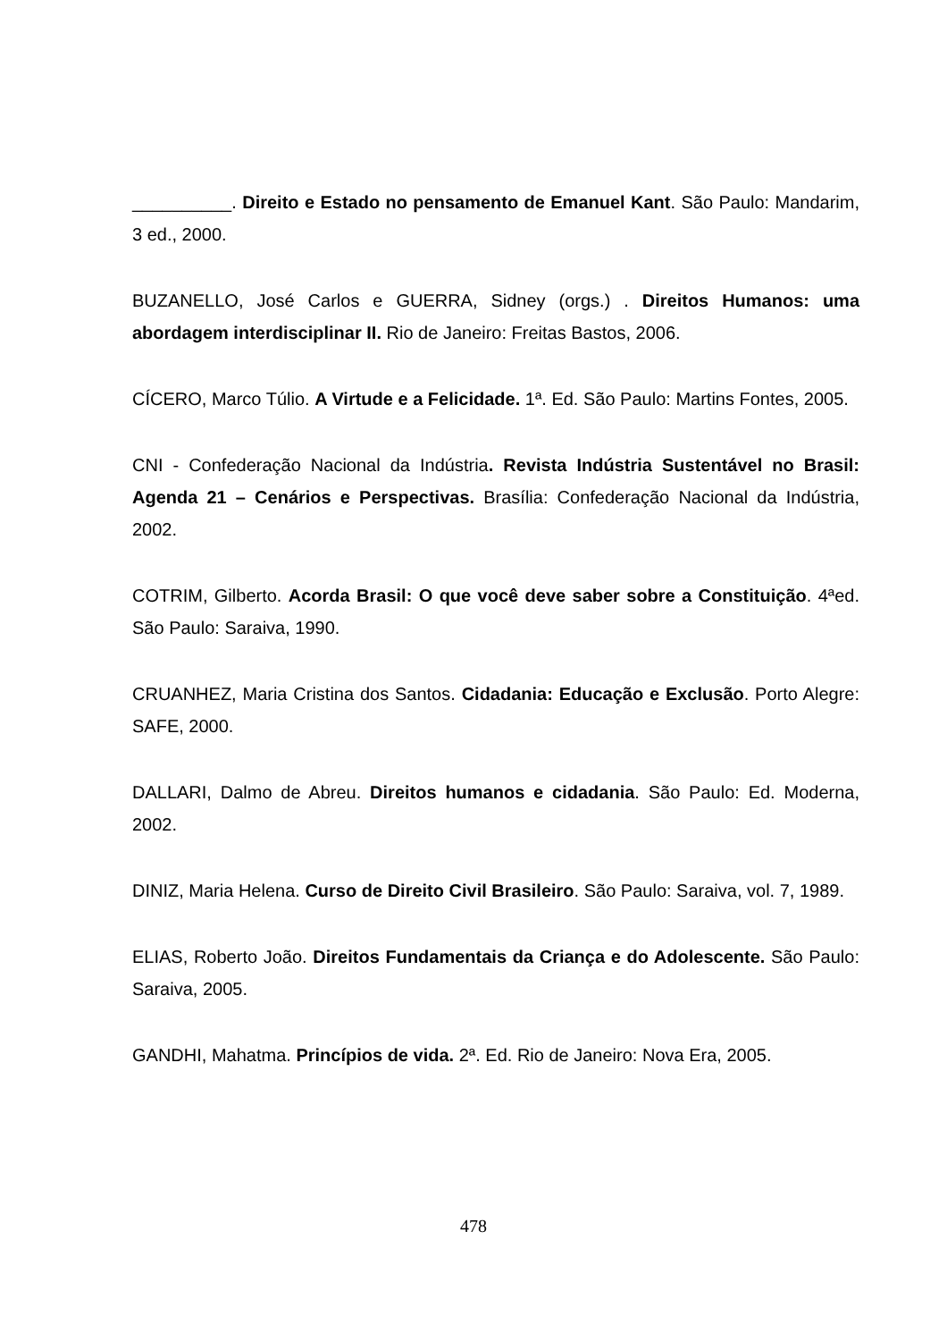__________. Direito e Estado no pensamento de Emanuel Kant. São Paulo: Mandarim, 3 ed., 2000.
BUZANELLO, José Carlos e GUERRA, Sidney (orgs.) . Direitos Humanos: uma abordagem interdisciplinar II. Rio de Janeiro: Freitas Bastos, 2006.
CÍCERO, Marco Túlio. A Virtude e a Felicidade. 1ª. Ed. São Paulo: Martins Fontes, 2005.
CNI - Confederação Nacional da Indústria. Revista Indústria Sustentável no Brasil: Agenda 21 – Cenários e Perspectivas. Brasília: Confederação Nacional da Indústria, 2002.
COTRIM, Gilberto. Acorda Brasil: O que você deve saber sobre a Constituição. 4ªed. São Paulo: Saraiva, 1990.
CRUANHEZ, Maria Cristina dos Santos. Cidadania: Educação e Exclusão. Porto Alegre: SAFE, 2000.
DALLARI, Dalmo de Abreu. Direitos humanos e cidadania. São Paulo: Ed. Moderna, 2002.
DINIZ, Maria Helena. Curso de Direito Civil Brasileiro. São Paulo: Saraiva, vol. 7, 1989.
ELIAS, Roberto João. Direitos Fundamentais da Criança e do Adolescente. São Paulo: Saraiva, 2005.
GANDHI, Mahatma. Princípios de vida. 2ª. Ed. Rio de Janeiro: Nova Era, 2005.
478